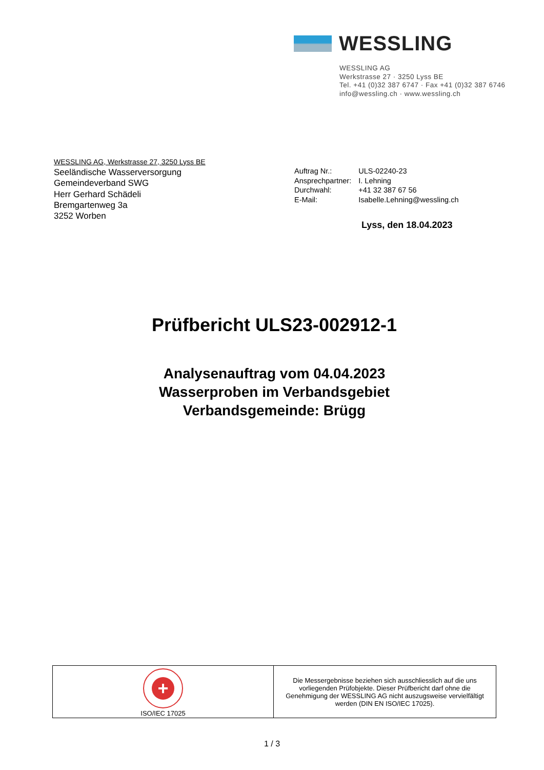WESSLING
WESSLING AG
Werkstrasse 27 · 3250 Lyss BE
Tel. +41 (0)32 387 6747 · Fax +41 (0)32 387 6746
info@wessling.ch · www.wessling.ch
WESSLING AG, Werkstrasse 27, 3250 Lyss BE
Seeländische Wasserversorgung
Gemeindeverband SWG
Herr Gerhard Schädeli
Bremgartenweg 3a
3252 Worben
| Auftrag Nr.: | ULS-02240-23 |
| Ansprechpartner: | I. Lehning |
| Durchwahl: | +41 32 387 67 56 |
| E-Mail: | Isabelle.Lehning@wessling.ch |
Lyss, den 18.04.2023
Prüfbericht ULS23-002912-1
Analysenauftrag vom 04.04.2023
Wasserproben im Verbandsgebiet
Verbandsgemeinde: Brügg
| + ISO/IEC 17025 | Die Messergebnisse beziehen sich ausschliesslich auf die uns vorliegenden Prüfobjekte. Dieser Prüfbericht darf ohne die Genehmigung der WESSLING AG nicht auszugsweise vervielfältigt werden (DIN EN ISO/IEC 17025). |
1 / 3